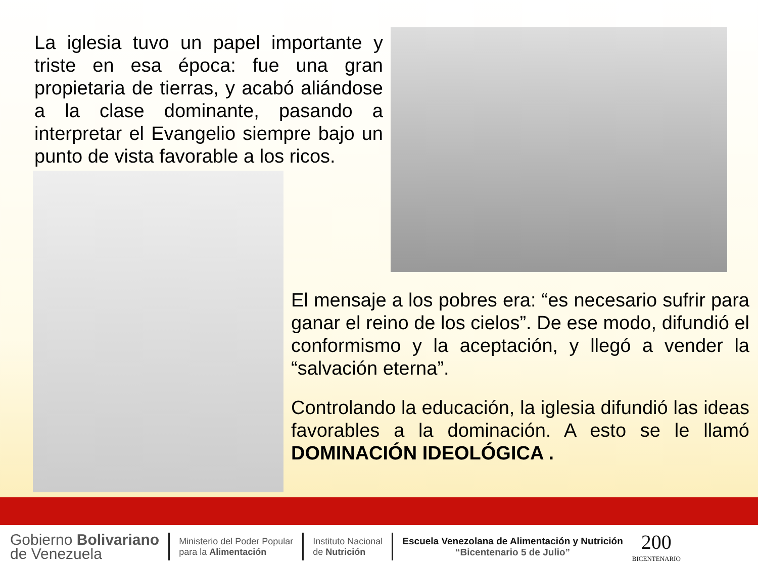La iglesia tuvo un papel importante y triste en esa época: fue una gran propietaria de tierras, y acabó aliándose a la clase dominante, pasando a interpretar el Evangelio siempre bajo un punto de vista favorable a los ricos.
El mensaje a los pobres era: “es necesario sufrir para ganar el reino de los cielos”. De ese modo, difundió el conformismo y la aceptación, y llegó a vender la “salvación eterna”.
Controlando la educación, la iglesia difundió las ideas favorables a la dominación. A esto se le llamó DOMINACIÓN IDEOLÓGICA .
Gobierno Bolivariano
de Venezuela
Ministerio del Poder Popular
para la Alimentación
Instituto Nacional
de Nutrición
Escuela Venezolana de Alimentación y Nutrición
“Bicentenario 5 de Julio”
200
BICENTENARIO